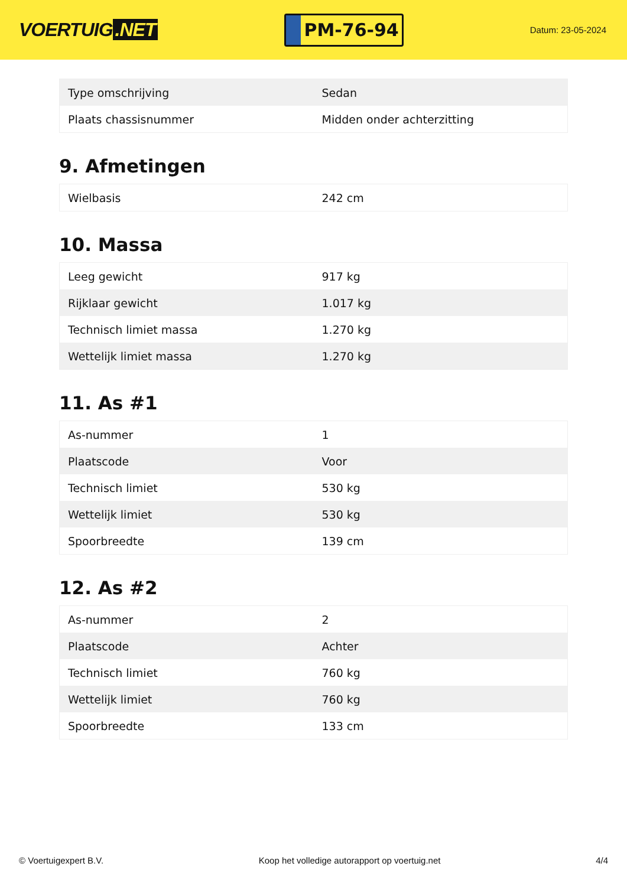VOERTUIG.NET
PM-76-94
Datum: 23-05-2024
| Type omschrijving | Sedan |
| Plaats chassisnummer | Midden onder achterzitting |
9. Afmetingen
| Wielbasis | 242 cm |
10. Massa
| Leeg gewicht | 917 kg |
| Rijklaar gewicht | 1.017 kg |
| Technisch limiet massa | 1.270 kg |
| Wettelijk limiet massa | 1.270 kg |
11. As #1
| As-nummer | 1 |
| Plaatscode | Voor |
| Technisch limiet | 530 kg |
| Wettelijk limiet | 530 kg |
| Spoorbreedte | 139 cm |
12. As #2
| As-nummer | 2 |
| Plaatscode | Achter |
| Technisch limiet | 760 kg |
| Wettelijk limiet | 760 kg |
| Spoorbreedte | 133 cm |
© Voertuigexpert B.V. Koop het volledige autorapport op voertuig.net 4/4